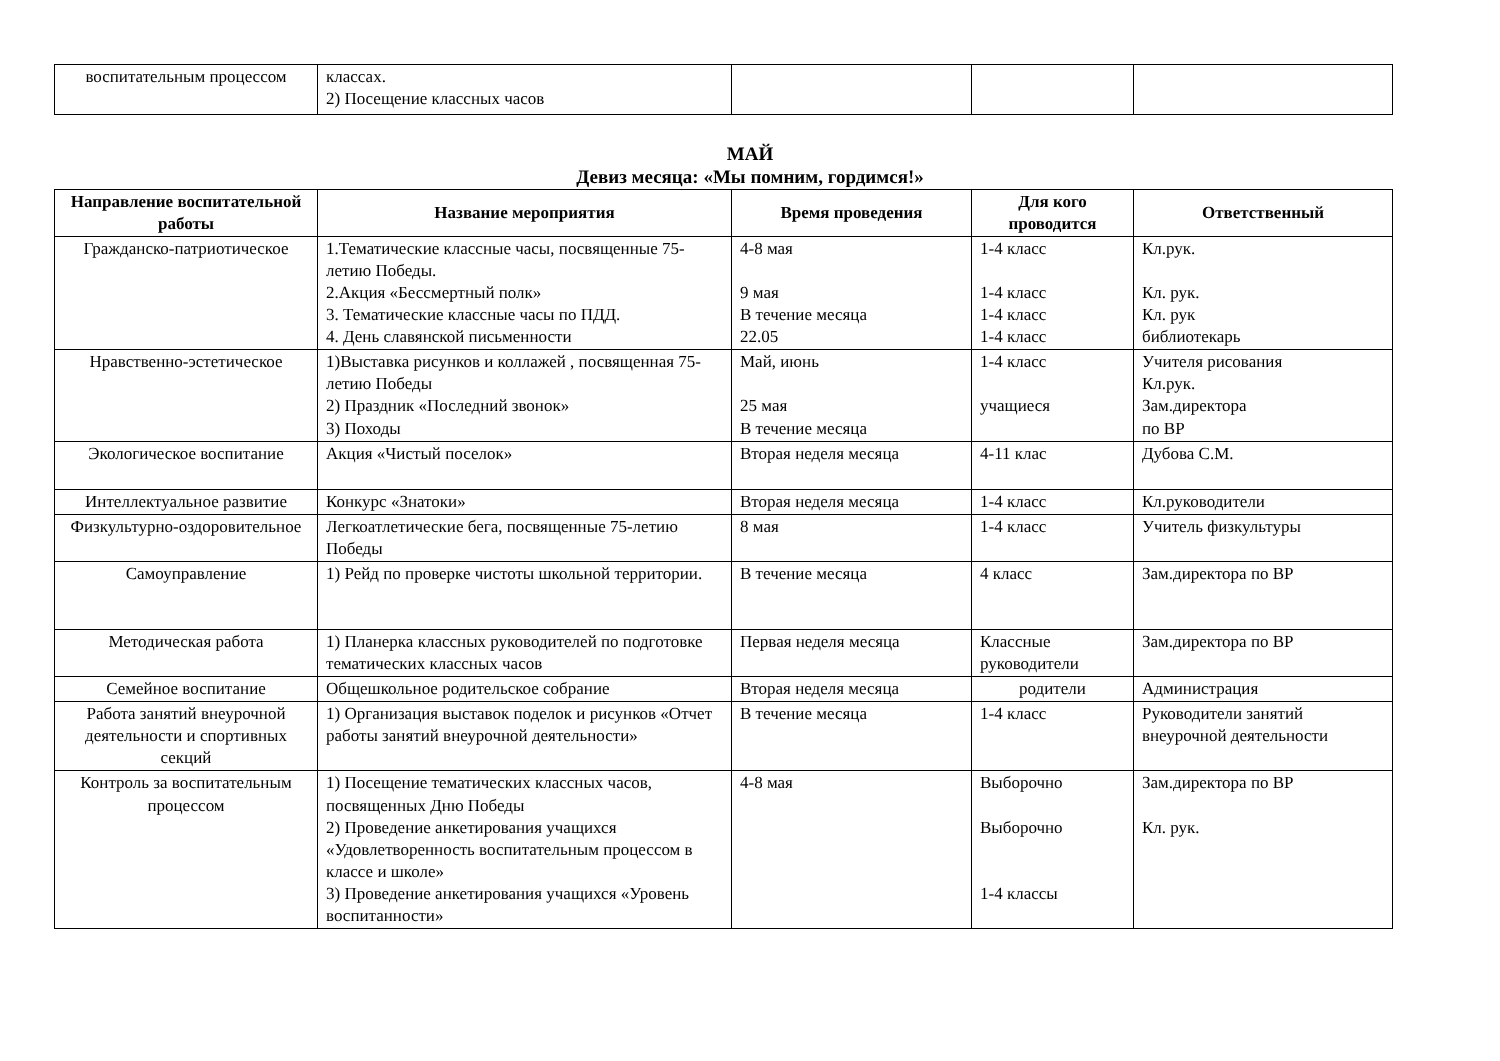| воспитательным процессом | классах. 2) Посещение классных часов | | | |
МАЙ
Девиз месяца: «Мы помним, гордимся!»
| Направление воспитательной работы | Название мероприятия | Время проведения | Для кого проводится | Ответственный |
| --- | --- | --- | --- | --- |
| Гражданско-патриотическое | 1.Тематические классные часы, посвященные 75-летию Победы. 2.Акция «Бессмертный полк» 3. Тематические классные часы по ПДД. 4. День славянской письменности | 4-8 мая 9 мая В течение месяца 22.05 | 1-4 класс 1-4 класс 1-4 класс 1-4 класс | Кл.рук. Кл. рук. Кл. рук библиотекарь |
| Нравственно-эстетическое | 1)Выставка рисунков и коллажей , посвященная 75-летию Победы 2) Праздник «Последний звонок» 3) Походы | Май, июнь 25 мая В течение месяца | 1-4 класс учащиеся | Учителя рисования Кл.рук. Зам.директора по ВР |
| Экологическое воспитание | Акция «Чистый поселок» | Вторая неделя месяца | 4-11 клас | Дубова С.М. |
| Интеллектуальное развитие | Конкурс «Знатоки» | Вторая неделя месяца | 1-4 класс | Кл.руководители |
| Физкультурно-оздоровительное | Легкоатлетические бега, посвященные 75-летию Победы | 8 мая | 1-4 класс | Учитель физкультуры |
| Самоуправление | 1) Рейд по проверке чистоты школьной территории. | В течение месяца | 4 класс | Зам.директора по ВР |
| Методическая работа | 1) Планерка классных руководителей по подготовке тематических классных часов | Первая неделя месяца | Классные руководители | Зам.директора по ВР |
| Семейное воспитание | Общешкольное родительское собрание | Вторая неделя месяца | родители | Администрация |
| Работа занятий внеурочной деятельности и спортивных секций | 1) Организация выставок поделок и рисунков «Отчет работы занятий внеурочной деятельности» | В течение месяца | 1-4 класс | Руководители занятий внеурочной деятельности |
| Контроль за воспитательным процессом | 1) Посещение тематических классных часов, посвященных Дню Победы 2) Проведение анкетирования учащихся «Удовлетворенность воспитательным процессом в классе и школе» 3) Проведение анкетирования учащихся «Уровень воспитанности» | 4-8 мая | Выборочно Выборочно 1-4 классы | Зам.директора по ВР Кл. рук. |